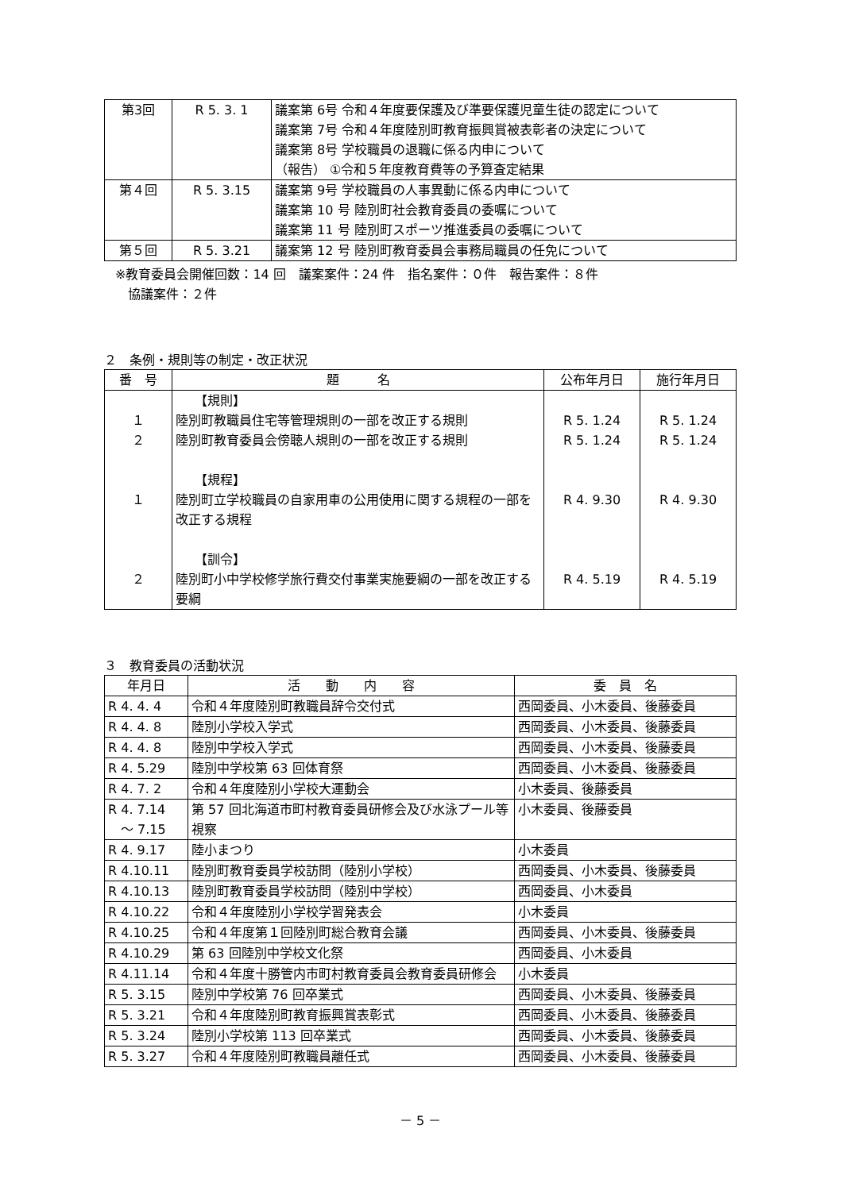| 第3回 | R 5. 3. 1 | 議案第 6号 令和４年度要保護及び準要保護児童生徒の認定について 議案第 7号 令和４年度陸別町教育振興賞被表彰者の決定について 議案第 8号 学校職員の退職に係る内申について （報告） ①令和５年度教育費等の予算査定結果 |
| 第４回 | R 5. 3.15 | 議案第 9号 学校職員の人事異動に係る内申について 議案第 10 号 陸別町社会教育委員の委嘱について 議案第 11 号 陸別町スポーツ推進委員の委嘱について |
| 第５回 | R 5. 3.21 | 議案第 12 号 陸別町教育委員会事務局職員の任免について |
※教育委員会開催回数：14 回　議案案件：24 件　指名案件：０件　報告案件：８件
　協議案件：２件
２　条例・規則等の制定・改正状況
| 番 号 | 題 名 | 公布年月日 | 施行年月日 |
| --- | --- | --- | --- |
| １ ２ １ ２ | 【規則】 陸別町教職員住宅等管理規則の一部を改正する規則 陸別町教育委員会傍聴人規則の一部を改正する規則 【規程】 陸別町立学校職員の自家用車の公用使用に関する規程の一部を改正する規程 【訓令】 陸別町小中学校修学旅行費交付事業実施要綱の一部を改正する要綱 | R 5. 1.24 R 5. 1.24 R 4. 9.30 R 4. 5.19 | R 5. 1.24 R 5. 1.24 R 4. 9.30 R 4. 5.19 |
３　教育委員の活動状況
| 年月日 | 活 動 内 容 | 委 員 名 |
| --- | --- | --- |
| R 4. 4. 4 | 令和４年度陸別町教職員辞令交付式 | 西岡委員、小木委員、後藤委員 |
| R 4. 4. 8 | 陸別小学校入学式 | 西岡委員、小木委員、後藤委員 |
| R 4. 4. 8 | 陸別中学校入学式 | 西岡委員、小木委員、後藤委員 |
| R 4. 5.29 | 陸別中学校第 63 回体育祭 | 西岡委員、小木委員、後藤委員 |
| R 4. 7. 2 | 令和４年度陸別小学校大運動会 | 小木委員、後藤委員 |
| R 4. 7.14 ～ 7.15 | 第 57 回北海道市町村教育委員研修会及び水泳プール等視察 | 小木委員、後藤委員 |
| R 4. 9.17 | 陸小まつり | 小木委員 |
| R 4.10.11 | 陸別町教育委員学校訪問（陸別小学校） | 西岡委員、小木委員、後藤委員 |
| R 4.10.13 | 陸別町教育委員学校訪問（陸別中学校） | 西岡委員、小木委員 |
| R 4.10.22 | 令和４年度陸別小学校学習発表会 | 小木委員 |
| R 4.10.25 | 令和４年度第１回陸別町総合教育会議 | 西岡委員、小木委員、後藤委員 |
| R 4.10.29 | 第 63 回陸別中学校文化祭 | 西岡委員、小木委員 |
| R 4.11.14 | 令和４年度十勝管内市町村教育委員会教育委員研修会 | 小木委員 |
| R 5. 3.15 | 陸別中学校第 76 回卒業式 | 西岡委員、小木委員、後藤委員 |
| R 5. 3.21 | 令和４年度陸別町教育振興賞表彰式 | 西岡委員、小木委員、後藤委員 |
| R 5. 3.24 | 陸別小学校第 113 回卒業式 | 西岡委員、小木委員、後藤委員 |
| R 5. 3.27 | 令和４年度陸別町教職員離任式 | 西岡委員、小木委員、後藤委員 |
－ 5 －